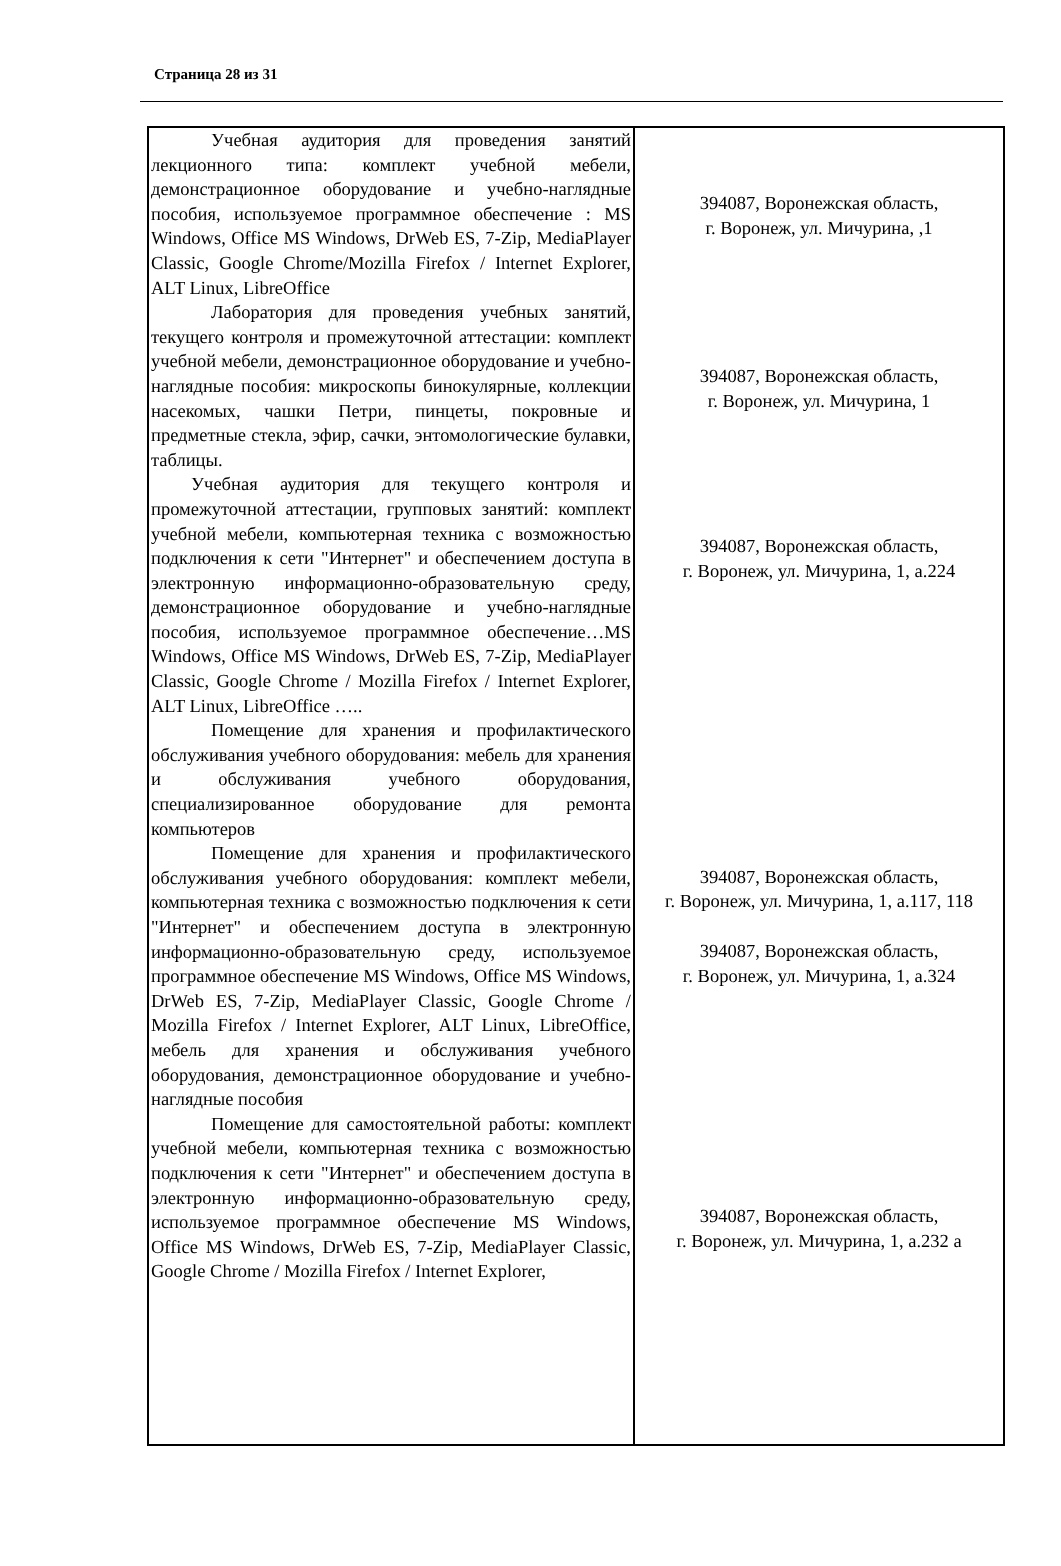Страница 28 из 31
| Учебная аудитория для проведения занятий лекционного типа: комплект учебной мебели, демонстрационное оборудование и учебно-наглядные пособия, используемое программное обеспечение : MS Windows, Office MS Windows, DrWeb ES, 7-Zip, MediaPlayer Classic, Google Chrome/Mozilla Firefox / Internet Explorer, ALT Linux, LibreOffice Лаборатория для проведения учебных занятий, текущего контроля и промежуточной аттестации: комплект учебной мебели, демонстрационное оборудование и учебно-наглядные пособия: микроскопы бинокулярные, коллекции насекомых, чашки Петри, пинцеты, покровные и предметные стекла, эфир, сачки, энтомологические булавки, таблицы. Учебная аудитория для текущего контроля и промежуточной аттестации, групповых занятий: комплект учебной мебели, компьютерная техника с возможностью подключения к сети "Интернет" и обеспечением доступа в электронную информационно-образовательную среду, демонстрационное оборудование и учебно-наглядные пособия, используемое программное обеспечение…MS Windows, Office MS Windows, DrWeb ES, 7-Zip, MediaPlayer Classic, Google Chrome / Mozilla Firefox / Internet Explorer, ALT Linux, LibreOffice ….. Помещение для хранения и профилактического обслуживания учебного оборудования: мебель для хранения и обслуживания учебного оборудования, специализированное оборудование для ремонта компьютеров Помещение для хранения и профилактического обслуживания учебного оборудования: комплект мебели, компьютерная техника с возможностью подключения к сети "Интернет" и обеспечением доступа в электронную информационно-образовательную среду, используемое программное обеспечение MS Windows, Office MS Windows, DrWeb ES, 7-Zip, MediaPlayer Classic, Google Chrome / Mozilla Firefox / Internet Explorer, ALT Linux, LibreOffice, мебель для хранения и обслуживания учебного оборудования, демонстрационное оборудование и учебно-наглядные пособия Помещение для самостоятельной работы: комплект учебной мебели, компьютерная техника с возможностью подключения к сети "Интернет" и обеспечением доступа в электронную информационно-образовательную среду, используемое программное обеспечение MS Windows, Office MS Windows, DrWeb ES, 7-Zip, MediaPlayer Classic, Google Chrome / Mozilla Firefox / Internet Explorer, | 394087, Воронежская область, г. Воронеж, ул. Мичурина, ,1 394087, Воронежская область, г. Воронеж, ул. Мичурина, 1 394087, Воронежская область, г. Воронеж, ул. Мичурина, 1, а.224 394087, Воронежская область, г. Воронеж, ул. Мичурина, 1, а.117, 118 394087, Воронежская область, г. Воронеж, ул. Мичурина, 1, а.324 394087, Воронежская область, г. Воронеж, ул. Мичурина, 1, а.232 а |